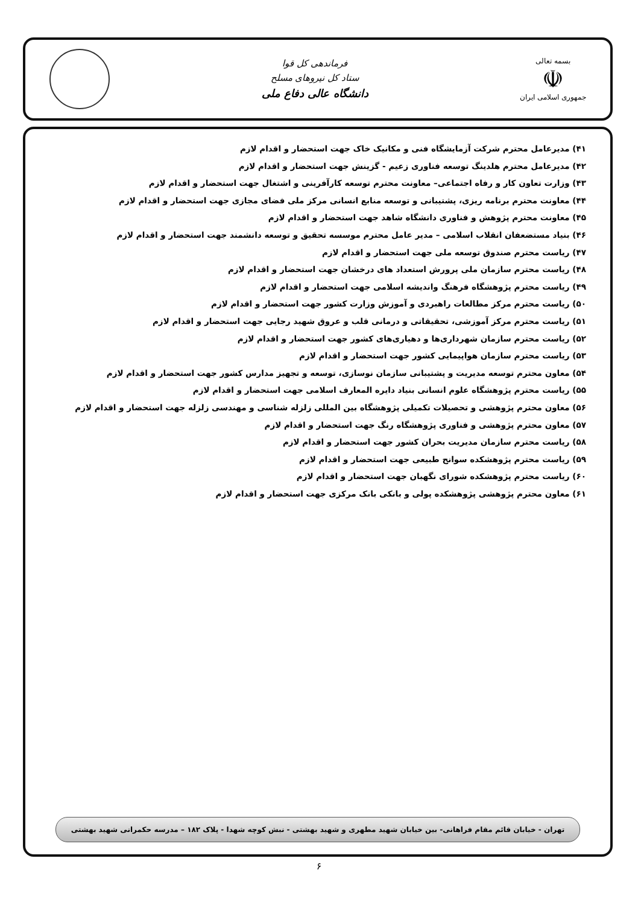بسمه تعالی
☫
جمهوری اسلامی ایران
فرماندهی کل قوا
ستاد کل نیروهای مسلح
دانشگاه عالی دفاع ملی
۴۱) مدیرعامل محترم شرکت آزمایشگاه فنی و مکانیک خاک جهت استحضار و اقدام لازم
۴۲) مدیرعامل محترم هلدینگ توسعه فناوری زعیم - گزینش جهت استحضار و اقدام لازم
۴۳) وزارت تعاون کار و رفاه اجتماعی– معاونت محترم توسعه کارآفرینی و اشتغال جهت استحضار و اقدام لازم
۴۴) معاونت محترم برنامه ریزی، پشتیبانی و توسعه منابع انسانی مرکز ملی فضای مجازی جهت استحضار و اقدام لازم
۴۵) معاونت محترم پژوهش و فناوری دانشگاه شاهد جهت استحضار و اقدام لازم
۴۶) بنیاد مستضعفان انقلاب اسلامی – مدیر عامل محترم موسسه تحقیق و توسعه دانشمند جهت استحضار و اقدام لازم
۴۷) ریاست محترم صندوق توسعه ملی جهت استحضار و اقدام لازم
۴۸) ریاست محترم سازمان ملی پرورش استعداد های درخشان جهت استحضار و اقدام لازم
۴۹) ریاست محترم پژوهشگاه فرهنگ واندیشه اسلامی جهت استحضار و اقدام لازم
۵۰) ریاست محترم مرکز مطالعات راهبردی و آموزش وزارت کشور جهت استحضار و اقدام لازم
۵۱) ریاست محترم مرکز آموزشی، تحقیقاتی و درمانی قلب و عروق شهید رجایی جهت استحضار و اقدام لازم
۵۲) ریاست محترم سازمان شهرداری‌ها و دهیاری‌های کشور جهت استحضار و اقدام لازم
۵۳) ریاست محترم سازمان هواپیمایی کشور جهت استحضار و اقدام لازم
۵۴) معاون محترم توسعه مدیریت و پشتیبانی سازمان نوسازی، توسعه و تجهیز مدارس کشور جهت استحضار و اقدام لازم
۵۵) ریاست محترم پژوهشگاه علوم انسانی بنیاد دایره المعارف اسلامی جهت استحضار و اقدام لازم
۵۶) معاون محترم پژوهشی و تحصیلات تکمیلی پژوهشگاه بین المللی زلزله شناسی و مهندسی زلزله جهت استحضار و اقدام لازم
۵۷) معاون محترم پژوهشی و فناوری پژوهشگاه رنگ جهت استحضار و اقدام لازم
۵۸) ریاست محترم سازمان مدیریت بحران کشور جهت استحضار و اقدام لازم
۵۹) ریاست محترم پژوهشکده سوانح طبیعی جهت استحضار و اقدام لازم
۶۰) ریاست محترم پژوهشکده شورای نگهبان جهت استحضار و اقدام لازم
۶۱) معاون محترم پژوهشی پژوهشکده پولی و بانکی بانک مرکزی جهت استحضار و اقدام لازم
تهران - خیابان قائم مقام فراهانی- بین خیابان شهید مطهری و شهید بهشتی - نبش کوچه شهدا - پلاک ۱۸۲ – مدرسه حکمرانی شهید بهشتی
۶